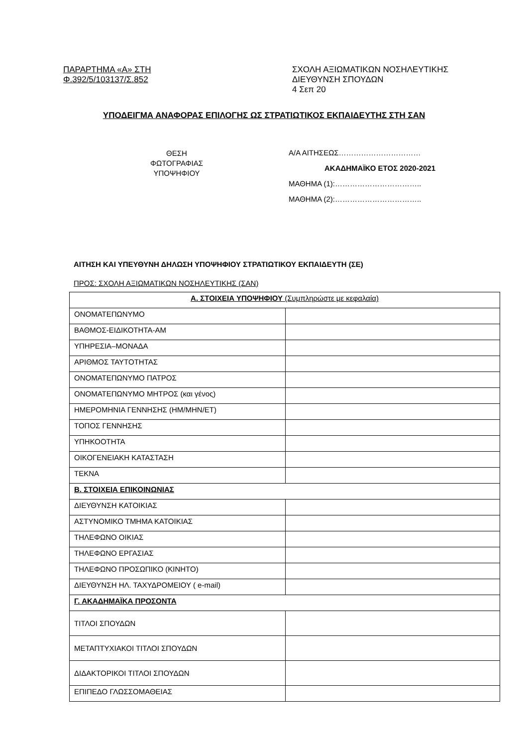ΠΑΡΑΡΤΗΜΑ «Α» ΣΤΗ
Φ.392/5/103137/Σ.852
ΣΧΟΛΗ ΑΞΙΩΜΑΤΙΚΩΝ ΝΟΣΗΛΕΥΤΙΚΗΣ
ΔΙΕΥΘΥΝΣΗ ΣΠΟΥΔΩΝ
4 Σεπ 20
ΥΠΟΔΕΙΓΜΑ ΑΝΑΦΟΡΑΣ ΕΠΙΛΟΓΗΣ ΩΣ ΣΤΡΑΤΙΩΤΙΚΟΣ ΕΚΠΑΙΔΕΥΤΗΣ ΣΤΗ ΣΑΝ
ΘΕΣΗ
ΦΩΤΟΓΡΑΦΙΑΣ
ΥΠΟΨΗΦΙΟΥ
Α/Α ΑΙΤΗΣΕΩΣ……………………………
ΑΚΑΔΗΜΑΪΚΟ ΕΤΟΣ 2020-2021
ΜΑΘΗΜΑ (1):……………………………..
ΜΑΘΗΜΑ (2):……………………………..
ΑΙΤΗΣΗ ΚΑΙ ΥΠΕΥΘΥΝΗ ΔΗΛΩΣΗ ΥΠΟΨΗΦΙΟΥ ΣΤΡΑΤΙΩΤΙΚΟΥ ΕΚΠΑΙΔΕΥΤΗ (ΣΕ)
ΠΡΟΣ: ΣΧΟΛΗ ΑΞΙΩΜΑΤΙΚΩΝ ΝΟΣΗΛΕΥΤΙΚΗΣ (ΣΑΝ)
| Α. ΣΤΟΙΧΕΙΑ ΥΠΟΨΗΦΙΟΥ (Συμπληρώστε με κεφαλαία) | |
| --- | --- |
| ΟΝΟΜΑΤΕΠΩΝΥΜΟ | |
| ΒΑΘΜΟΣ-ΕΙΔΙΚΟΤΗΤΑ-ΑΜ | |
| ΥΠΗΡΕΣΙΑ–ΜΟΝΑΔΑ | |
| ΑΡΙΘΜΟΣ ΤΑΥΤΟΤΗΤΑΣ | |
| ΟΝΟΜΑΤΕΠΩΝΥΜΟ ΠΑΤΡΟΣ | |
| ΟΝΟΜΑΤΕΠΩΝΥΜΟ ΜΗΤΡΟΣ (και γένος) | |
| ΗΜΕΡΟΜΗΝΙΑ ΓΕΝΝΗΣΗΣ (ΗΜ/ΜΗΝ/ΕΤ) | |
| ΤΟΠΟΣ ΓΕΝΝΗΣΗΣ | |
| ΥΠΗΚΟΟΤΗΤΑ | |
| ΟΙΚΟΓΕΝΕΙΑΚΗ ΚΑΤΑΣΤΑΣΗ | |
| ΤΕΚΝΑ | |
| Β. ΣΤΟΙΧΕΙΑ ΕΠΙΚΟΙΝΩΝΙΑΣ | |
| ΔΙΕΥΘΥΝΣΗ ΚΑΤΟΙΚΙΑΣ | |
| ΑΣΤΥΝΟΜΙΚΟ ΤΜΗΜΑ ΚΑΤΟΙΚΙΑΣ | |
| ΤΗΛΕΦΩΝΟ ΟΙΚΙΑΣ | |
| ΤΗΛΕΦΩΝΟ ΕΡΓΑΣΙΑΣ | |
| ΤΗΛΕΦΩΝΟ ΠΡΟΣΩΠΙΚΟ (ΚΙΝΗΤΟ) | |
| ΔΙΕΥΘΥΝΣΗ ΗΛ. ΤΑΧΥΔΡΟΜΕΙΟΥ ( e-mail) | |
| Γ. ΑΚΑΔΗΜΑΪΚΑ ΠΡΟΣΟΝΤΑ | |
| ΤΙΤΛΟΙ ΣΠΟΥΔΩΝ | |
| ΜΕΤΑΠΤΥΧΙΑΚΟΙ ΤΙΤΛΟΙ ΣΠΟΥΔΩΝ | |
| ΔΙΔΑΚΤΟΡΙΚΟΙ ΤΙΤΛΟΙ ΣΠΟΥΔΩΝ | |
| ΕΠΙΠΕΔΟ ΓΛΩΣΣΟΜΑΘΕΙΑΣ | |